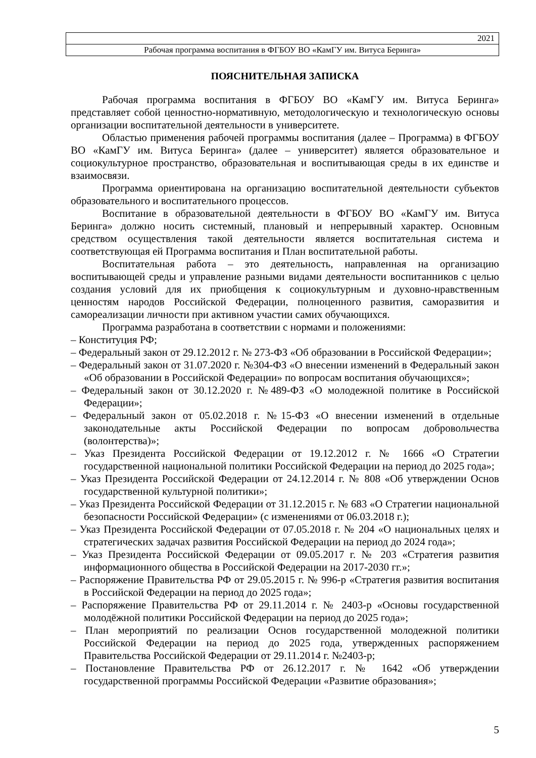| 2021 |
| Рабочая программа воспитания в ФГБОУ ВО «КамГУ им. Витуса Беринга» |
ПОЯСНИТЕЛЬНАЯ ЗАПИСКА
Рабочая программа воспитания в ФГБОУ ВО «КамГУ им. Витуса Беринга» представляет собой ценностно-нормативную, методологическую и технологическую основы организации воспитательной деятельности в университете.
Областью применения рабочей программы воспитания (далее – Программа) в ФГБОУ ВО «КамГУ им. Витуса Беринга» (далее – университет) является образовательное и социокультурное пространство, образовательная и воспитывающая среды в их единстве и взаимосвязи.
Программа ориентирована на организацию воспитательной деятельности субъектов образовательного и воспитательного процессов.
Воспитание в образовательной деятельности в ФГБОУ ВО «КамГУ им. Витуса Беринга» должно носить системный, плановый и непрерывный характер. Основным средством осуществления такой деятельности является воспитательная система и соответствующая ей Программа воспитания и План воспитательной работы.
Воспитательная работа – это деятельность, направленная на организацию воспитывающей среды и управление разными видами деятельности воспитанников с целью создания условий для их приобщения к социокультурным и духовно-нравственным ценностям народов Российской Федерации, полноценного развития, саморазвития и самореализации личности при активном участии самих обучающихся.
Программа разработана в соответствии с нормами и положениями:
– Конституция РФ;
– Федеральный закон от 29.12.2012 г. № 273-ФЗ «Об образовании в Российской Федерации»;
– Федеральный закон от 31.07.2020 г. №304-ФЗ «О внесении изменений в Федеральный закон «Об образовании в Российской Федерации» по вопросам воспитания обучающихся»;
– Федеральный закон от 30.12.2020 г. №489-ФЗ «О молодежной политике в Российской Федерации»;
– Федеральный закон от 05.02.2018 г. №15-ФЗ «О внесении изменений в отдельные законодательные акты Российской Федерации по вопросам добровольчества (волонтерства)»;
– Указ Президента Российской Федерации от 19.12.2012 г. № 1666 «О Стратегии государственной национальной политики Российской Федерации на период до 2025 года»;
– Указ Президента Российской Федерации от 24.12.2014 г. № 808 «Об утверждении Основ государственной культурной политики»;
– Указ Президента Российской Федерации от 31.12.2015 г. № 683 «О Стратегии национальной безопасности Российской Федерации» (с изменениями от 06.03.2018 г.);
– Указ Президента Российской Федерации от 07.05.2018 г. № 204 «О национальных целях и стратегических задачах развития Российской Федерации на период до 2024 года»;
– Указ Президента Российской Федерации от 09.05.2017 г. № 203 «Стратегия развития информационного общества в Российской Федерации на 2017-2030 гг.»;
– Распоряжение Правительства РФ от 29.05.2015 г. № 996-р «Стратегия развития воспитания в Российской Федерации на период до 2025 года»;
– Распоряжение Правительства РФ от 29.11.2014 г. № 2403-р «Основы государственной молодёжной политики Российской Федерации на период до 2025 года»;
– План мероприятий по реализации Основ государственной молодежной политики Российской Федерации на период до 2025 года, утвержденных распоряжением Правительства Российской Федерации от 29.11.2014 г. №2403-р;
– Постановление Правительства РФ от 26.12.2017 г. № 1642 «Об утверждении государственной программы Российской Федерации «Развитие образования»;
5